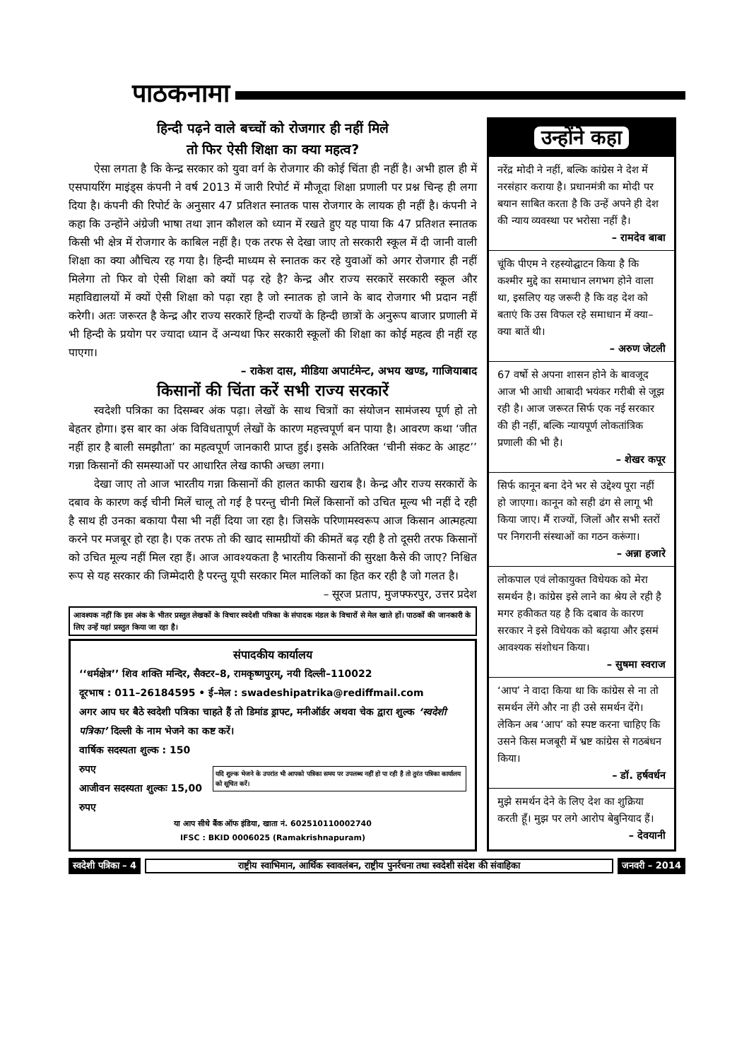पाठकनामा
हिन्दी पढ़ने वाले बच्चों को रोजगार ही नहीं मिले
तो फिर ऐसी शिक्षा का क्या महत्व?
ऐसा लगता है कि केन्द्र सरकार को युवा वर्ग के रोजगार की कोई चिंता ही नहीं है। अभी हाल ही में एसपायरिंग माइंड्स कंपनी ने वर्ष 2013 में जारी रिपोर्ट में मौजूदा शिक्षा प्रणाली पर प्रश्न चिन्ह ही लगा दिया है। कंपनी की रिपोर्ट के अनुसार 47 प्रतिशत स्नातक पास रोजगार के लायक ही नहीं है। कंपनी ने कहा कि उन्होंने अंग्रेजी भाषा तथा ज्ञान कौशल को ध्यान में रखते हुए यह पाया कि 47 प्रतिशत स्नातक किसी भी क्षेत्र में रोजगार के काबिल नहीं है। एक तरफ से देखा जाए तो सरकारी स्कूल में दी जानी वाली शिक्षा का क्या औचित्य रह गया है। हिन्दी माध्यम से स्नातक कर रहे युवाओं को अगर रोजगार ही नहीं मिलेगा तो फिर वो ऐसी शिक्षा को क्यों पढ़ रहे है? केन्द्र और राज्य सरकारें सरकारी स्कूल और महाविद्यालयों में क्यों ऐसी शिक्षा को पढ़ा रहा है जो स्नातक हो जाने के बाद रोजगार भी प्रदान नहीं करेगी। अतः जरूरत है केन्द्र और राज्य सरकारें हिन्दी राज्यों के हिन्दी छात्रों के अनुरूप बाजार प्रणाली में भी हिन्दी के प्रयोग पर ज्यादा ध्यान दें अन्यथा फिर सरकारी स्कूलों की शिक्षा का कोई महत्व ही नहीं रह पाएगा।
– राकेश दास, मीडिया अपार्टमेन्ट, अभय खण्ड, गाजियाबाद
किसानों की चिंता करें सभी राज्य सरकारें
स्वदेशी पत्रिका का दिसम्बर अंक पढ़ा। लेखों के साथ चित्राों का संयोजन सामंजस्य पूर्ण हो तो बेहतर होगा। इस बार का अंक विविधतापूर्ण लेखों के कारण महत्त्वपूर्ण बन पाया है। आवरण कथा ‘जीत नहीं हार है बाली समझौता’ का महत्वपूर्ण जानकारी प्राप्त हुई। इसके अतिरिक्त ‘चीनी संकट के आहट’’ गन्ना किसानों की समस्याओं पर आधारित लेख काफी अच्छा लगा।
देखा जाए तो आज भारतीय गन्ना किसानों की हालत काफी खराब है। केन्द्र और राज्य सरकारों के दबाव के कारण कई चीनी मिलें चालू तो गई है परन्तु चीनी मिलें किसानों को उचित मूल्य भी नहीं दे रही है साथ ही उनका बकाया पैसा भी नहीं दिया जा रहा है। जिसके परिणामस्वरूप आज किसान आत्महत्या करने पर मजबूर हो रहा है। एक तरफ तो की खाद सामग्रीयों की कीमतें बढ़ रही है तो दूसरी तरफ किसानों को उचित मूल्य नहीं मिल रहा हैं। आज आवश्यकता है भारतीय किसानों की सुरक्षा कैसे की जाए? निश्चित रूप से यह सरकार की जिम्मेदारी है परन्तु यूपी सरकार मिल मालिकों का हित कर रही है जो गलत है।
– सूरज प्रताप, मुजफ्फरपुर, उत्तर प्रदेश
आवश्यक नहीं कि इस अंक के भीतर प्रस्तुत लेखकों के विचार स्वदेशी पत्रिका के संपादक मंडल के विचारों से मेल खाते हों। पाठकों की जानकारी के लिए उन्हें यहां प्रस्तुत किया जा रहा है।
संपादकीय कार्यालय
‘‘धर्मक्षेत्र’’ शिव शक्ति मन्दिर, सैक्टर–8, रामकृष्णपुरम्, नयी दिल्ली–110022
दूरभाष : 011–26184595 • ई–मेल : swadeshipatrika@rediffmail.com
अगर आप घर बैठे स्वदेशी पत्रिका चाहते हैं तो डिमांड ड्राफ्ट, मनीऑर्डर अथवा चेक द्वारा शुल्क ‘स्वदेशी पत्रिका’ दिल्ली के नाम भेजने का कष्ट करें।
वार्षिक सदस्यता शुल्क : 150 रुपए
आजीवन सदस्यता शुल्कः 15,00 रुपए
यदि शुल्क भेजने के उपरांत भी आपको पत्रिका समय पर उपलब्ध नहीं हो पा रही है तो तुरंत पत्रिका कार्यालय को सूचित करें।
या आप सीधे बैंक ऑफ इंडिया, खाता नं. 602510110002740
IFSC : BKID 0006025 (Ramakrishnapuram)
उन्होंने कहा
नरेंद्र मोदी ने नहीं, बल्कि कांग्रेस ने देश में नरसंहार कराया है। प्रधानमंत्री का मोदी पर बयान साबित करता है कि उन्हें अपने ही देश की न्याय व्यवस्था पर भरोसा नहीं है।
– रामदेव बाबा
चूंकि पीएम ने रहस्योद्घाटन किया है कि कश्मीर मुद्दे का समाधान लगभग होने वाला था, इसलिए यह जरूरी है कि वह देश को बताएं कि उस विफल रहे समाधान में क्या–क्या बातें थी।
– अरुण जेटली
67 वर्षो से अपना शासन होने के बावजूद आज भी आधी आबादी भयंकर गरीबी से जूझ रही है। आज जरूरत सिर्फ एक नई सरकार की ही नहीं, बल्कि न्यायपूर्ण लोकतांत्रिक प्रणाली की भी है।
– शेखर कपूर
सिर्फ कानून बना देने भर से उद्देश्य पूरा नहीं हो जाएगा। कानून को सही ढंग से लागू भी किया जाए। मैं राज्यों, जिलों और सभी स्तरों पर निगरानी संस्थाओं का गठन करूंगा।
– अन्ना हजारे
लोकपाल एवं लोकायुक्त विधेयक को मेरा समर्थन है। कांग्रेस इसे लाने का श्रेय ले रही है मगर हकीकत यह है कि दबाव के कारण सरकार ने इसे विधेयक को बढ़ाया और इसमं आवश्यक संशोधन किया।
– सुषमा स्वराज
‘आप’ ने वादा किया था कि कांग्रेस से ना तो समर्थन लेंगे और ना ही उसे समर्थन देंगे। लेकिन अब ‘आप’ को स्पष्ट करना चाहिए कि उसने किस मजबूरी में भ्रष्ट कांग्रेस से गठबंधन किया।
– डॉ. हर्षवर्धन
मुझे समर्थन देने के लिए देश का शुक्रिया करती हूँ। मुझ पर लगे आरोप बेबुनियाद हैं।
– देवयानी
स्वदेशी पत्रिका – 4 राष्ट्रीय स्वाभिमान, आर्थिक स्वावलंबन, राष्ट्रीय पुनर्रचना तथा स्वदेशी संदेश की संवाहिका जनवरी – 2014